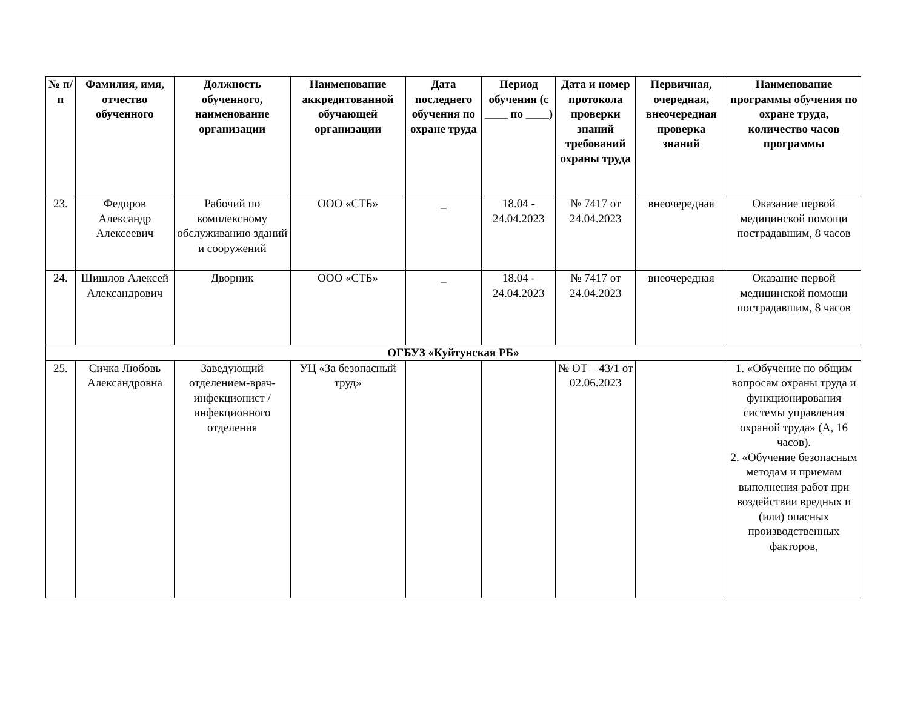| № п/п | Фамилия, имя, отчество обученного | Должность обученного, наименование организации | Наименование аккредитованной обучающей организации | Дата последнего обучения по охране труда | Период обучения (с ____ по ____) | Дата и номер протокола проверки знаний требований охраны труда | Первичная, очередная, внеочередная проверка знаний | Наименование программы обучения по охране труда, количество часов программы |
| --- | --- | --- | --- | --- | --- | --- | --- | --- |
| 23. | Федоров Александр Алексеевич | Рабочий по комплексному обслуживанию зданий и сооружений | ООО «СТБ» | _ | 18.04 - 24.04.2023 | № 7417 от 24.04.2023 | внеочередная | Оказание первой медицинской помощи пострадавшим, 8 часов |
| 24. | Шишлов Алексей Александрович | Дворник | ООО «СТБ» | _ | 18.04 - 24.04.2023 | № 7417 от 24.04.2023 | внеочередная | Оказание первой медицинской помощи пострадавшим, 8 часов |
| ОГБУЗ «Куйтунская РБ» | | | | | | | | |
| 25. | Сичка Любовь Александровна | Заведующий отделением-врач-инфекционист / инфекционного отделения | УЦ «За безопасный труд» | | | № ОТ – 43/1 от 02.06.2023 | | 1. «Обучение по общим вопросам охраны труда и функционирования системы управления охраной труда» (А, 16 часов). 2. «Обучение безопасным методам и приемам выполнения работ при воздействии вредных и (или) опасных производственных факторов, |